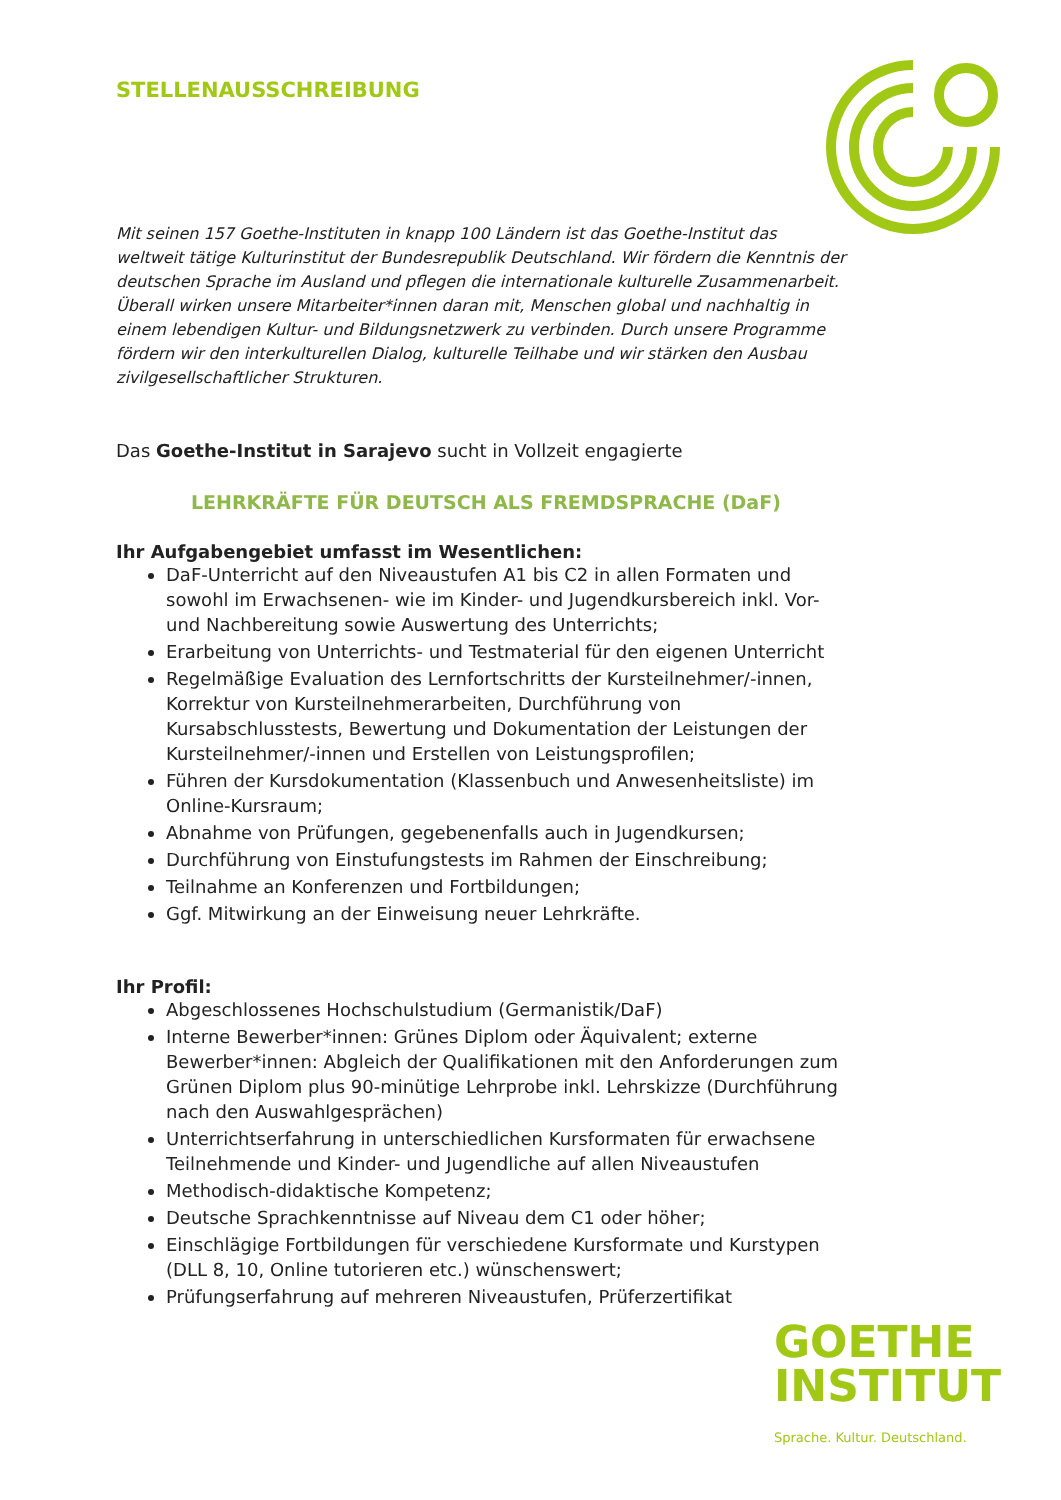STELLENAUSSCHREIBUNG
Mit seinen 157 Goethe-Instituten in knapp 100 Ländern ist das Goethe-Institut das weltweit tätige Kulturinstitut der Bundesrepublik Deutschland. Wir fördern die Kenntnis der deutschen Sprache im Ausland und pflegen die internationale kulturelle Zusammenarbeit. Überall wirken unsere Mitarbeiter*innen daran mit, Menschen global und nachhaltig in einem lebendigen Kultur- und Bildungsnetzwerk zu verbinden. Durch unsere Programme fördern wir den interkulturellen Dialog, kulturelle Teilhabe und wir stärken den Ausbau zivilgesellschaftlicher Strukturen.
Das Goethe-Institut in Sarajevo sucht in Vollzeit engagierte
LEHRKRÄFTE FÜR DEUTSCH ALS FREMDSPRACHE (DaF)
Ihr Aufgabengebiet umfasst im Wesentlichen:
DaF-Unterricht auf den Niveaustufen A1 bis C2 in allen Formaten und sowohl im Erwachsenen- wie im Kinder- und Jugendkursbereich inkl. Vor- und Nachbereitung sowie Auswertung des Unterrichts;
Erarbeitung von Unterrichts- und Testmaterial für den eigenen Unterricht
Regelmäßige Evaluation des Lernfortschritts der Kursteilnehmer/-innen, Korrektur von Kursteilnehmerarbeiten, Durchführung von Kursabschlusstests, Bewertung und Dokumentation der Leistungen der Kursteilnehmer/-innen und Erstellen von Leistungsprofilen;
Führen der Kursdokumentation (Klassenbuch und Anwesenheitsliste) im Online-Kursraum;
Abnahme von Prüfungen, gegebenenfalls auch in Jugendkursen;
Durchführung von Einstufungstests im Rahmen der Einschreibung;
Teilnahme an Konferenzen und Fortbildungen;
Ggf. Mitwirkung an der Einweisung neuer Lehrkräfte.
Ihr Profil:
Abgeschlossenes Hochschulstudium (Germanistik/DaF)
Interne Bewerber*innen: Grünes Diplom oder Äquivalent; externe Bewerber*innen: Abgleich der Qualifikationen mit den Anforderungen zum Grünen Diplom plus 90-minütige Lehrprobe inkl. Lehrskizze (Durchführung nach den Auswahlgesprächen)
Unterrichtserfahrung in unterschiedlichen Kursformaten für erwachsene Teilnehmende und Kinder- und Jugendliche auf allen Niveaustufen
Methodisch-didaktische Kompetenz;
Deutsche Sprachkenntnisse auf Niveau dem C1 oder höher;
Einschlägige Fortbildungen für verschiedene Kursformate und Kurstypen (DLL 8, 10, Online tutorieren etc.) wünschenswert;
Prüfungserfahrung auf mehreren Niveaustufen, Prüferzertifikat
GOETHE
INSTITUT
Sprache. Kultur. Deutschland.